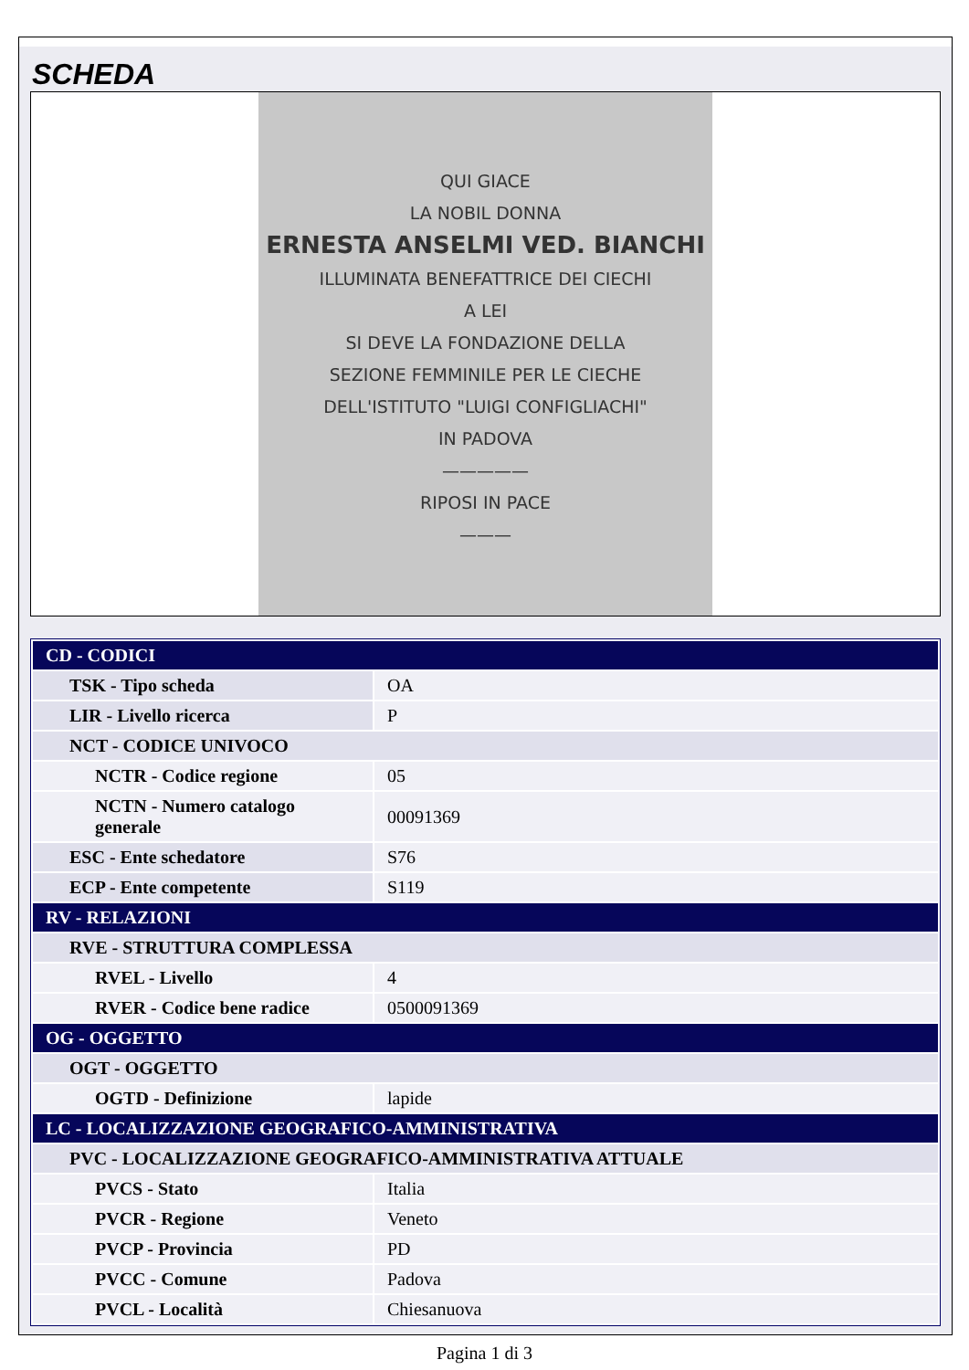SCHEDA
QUI GIACE
LA NOBIL DONNA
ERNESTA ANSELMI VED. BIANCHI
ILLUMINATA BENEFATTRICE DEI CIECHI
A LEI
SI DEVE LA FONDAZIONE DELLA
SEZIONE FEMMINILE PER LE CIECHE
DELL'ISTITUTO "LUIGI CONFIGLIACHI"
IN PADOVA
—————
RIPOSI IN PACE
———
| CD - CODICI | |
| TSK - Tipo scheda | OA |
| LIR - Livello ricerca | P |
| NCT - CODICE UNIVOCO | |
| NCTR - Codice regione | 05 |
| NCTN - Numero catalogo generale | 00091369 |
| ESC - Ente schedatore | S76 |
| ECP - Ente competente | S119 |
| RV - RELAZIONI | |
| RVE - STRUTTURA COMPLESSA | |
| RVEL - Livello | 4 |
| RVER - Codice bene radice | 0500091369 |
| OG - OGGETTO | |
| OGT - OGGETTO | |
| OGTD - Definizione | lapide |
| LC - LOCALIZZAZIONE GEOGRAFICO-AMMINISTRATIVA | |
| PVC - LOCALIZZAZIONE GEOGRAFICO-AMMINISTRATIVA ATTUALE | |
| PVCS - Stato | Italia |
| PVCR - Regione | Veneto |
| PVCP - Provincia | PD |
| PVCC - Comune | Padova |
| PVCL - Località | Chiesanuova |
Pagina 1 di 3